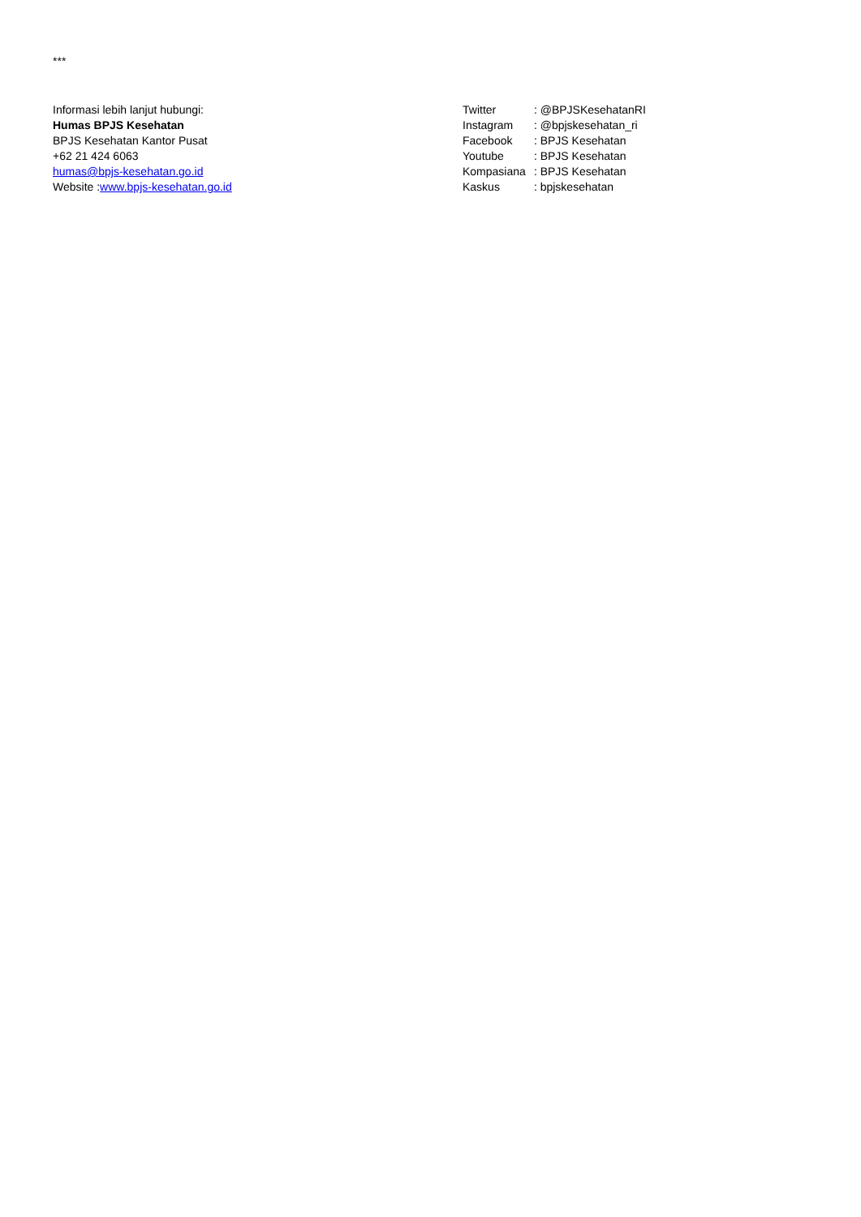***
Informasi lebih lanjut hubungi:
Humas BPJS Kesehatan
BPJS Kesehatan Kantor Pusat
+62 21 424 6063
humas@bpjs-kesehatan.go.id
Website :www.bpjs-kesehatan.go.id
Twitter : @BPJSKesehatanRI
Instagram : @bpjskesehatan_ri
Facebook : BPJS Kesehatan
Youtube : BPJS Kesehatan
Kompasiana : BPJS Kesehatan
Kaskus : bpjskesehatan